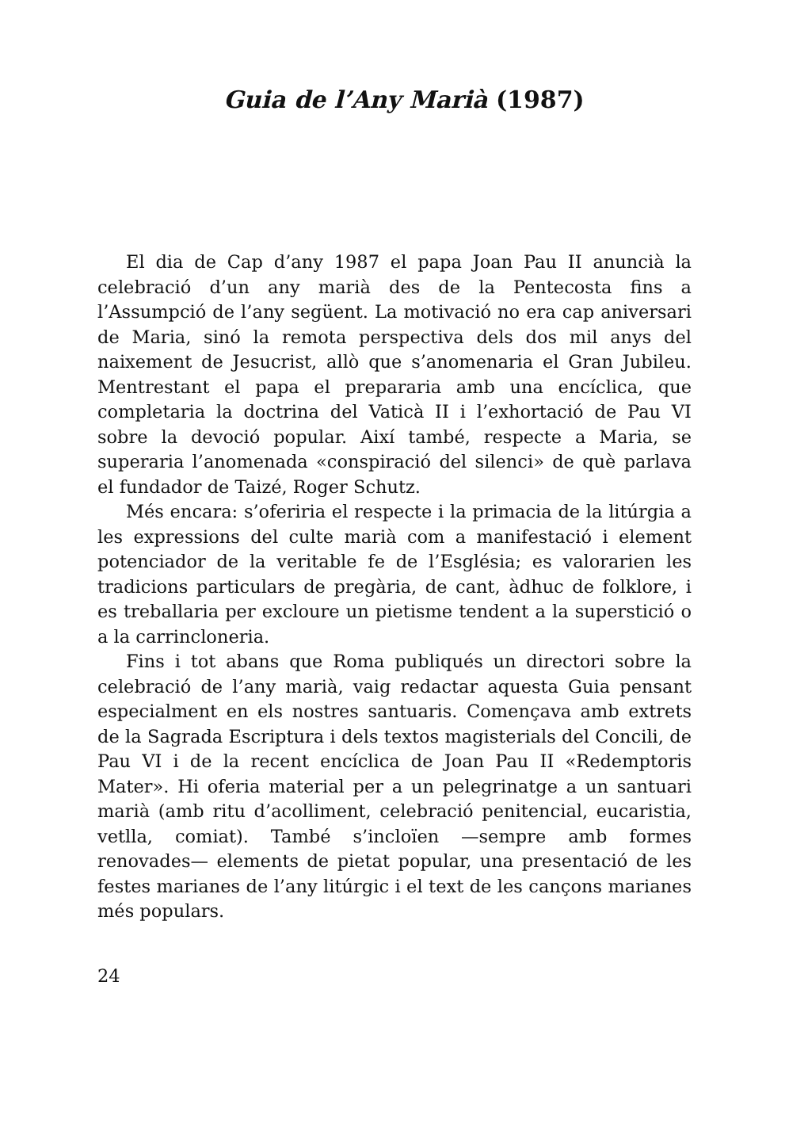Guia de l’Any Marià (1987)
El dia de Cap d’any 1987 el papa Joan Pau II anuncià la celebració d’un any marià des de la Pentecosta fins a l’Assumpció de l’any següent. La motivació no era cap aniversari de Maria, sinó la remota perspectiva dels dos mil anys del naixement de Jesucrist, allò que s’anomenaria el Gran Jubileu. Mentrestant el papa el prepararia amb una encíclica, que completaria la doctrina del Vaticà II i l’exhortació de Pau VI sobre la devoció popular. Així també, respecte a Maria, se superaria l’anomenada «conspiració del silenci» de què parlava el fundador de Taizé, Roger Schutz.
Més encara: s’oferiria el respecte i la primacia de la litúrgia a les expressions del culte marià com a manifestació i element potenciador de la veritable fe de l’Església; es valorarien les tradicions particulars de pregària, de cant, àdhuc de folklore, i es treballaria per excloure un pietisme tendent a la superstició o a la carrincloneria.
Fins i tot abans que Roma publiqués un directori sobre la celebració de l’any marià, vaig redactar aquesta Guia pensant especialment en els nostres santuaris. Començava amb extrets de la Sagrada Escriptura i dels textos magisterials del Concili, de Pau VI i de la recent encíclica de Joan Pau II «Redemptoris Mater». Hi oferia material per a un pelegrinatge a un santuari marià (amb ritu d’acolliment, celebració penitencial, eucaristia, vetlla, comiat). També s’incloïen —sempre amb formes renovades— elements de pietat popular, una presentació de les festes marianes de l’any litúrgic i el text de les cançons marianes més populars.
24